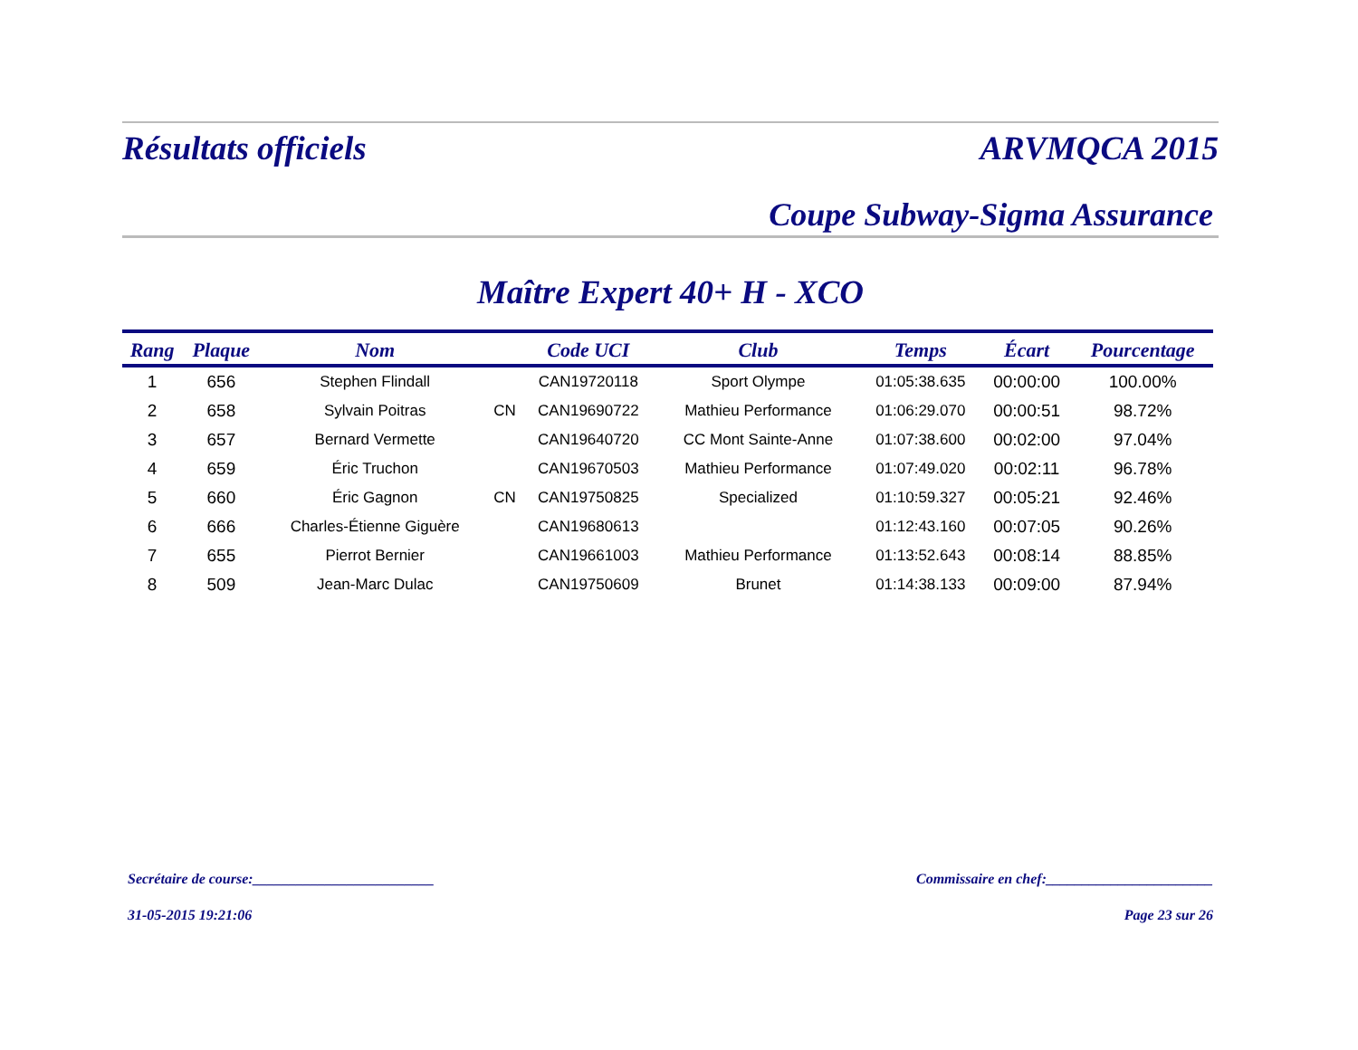Résultats officiels ARVMQCA 2015
Coupe Subway-Sigma Assurance
Maître Expert 40+ H - XCO
| Rang | Plaque | Nom | | Code UCI | Club | Temps | Écart | Pourcentage |
| --- | --- | --- | --- | --- | --- | --- | --- | --- |
| 1 | 656 | Stephen Flindall | | CAN19720118 | Sport Olympe | 01:05:38.635 | 00:00:00 | 100.00% |
| 2 | 658 | Sylvain Poitras | CN | CAN19690722 | Mathieu Performance | 01:06:29.070 | 00:00:51 | 98.72% |
| 3 | 657 | Bernard Vermette | | CAN19640720 | CC Mont Sainte-Anne | 01:07:38.600 | 00:02:00 | 97.04% |
| 4 | 659 | Éric Truchon | | CAN19670503 | Mathieu Performance | 01:07:49.020 | 00:02:11 | 96.78% |
| 5 | 660 | Éric Gagnon | CN | CAN19750825 | Specialized | 01:10:59.327 | 00:05:21 | 92.46% |
| 6 | 666 | Charles-Étienne Giguère | | CAN19680613 | | 01:12:43.160 | 00:07:05 | 90.26% |
| 7 | 655 | Pierrot Bernier | | CAN19661003 | Mathieu Performance | 01:13:52.643 | 00:08:14 | 88.85% |
| 8 | 509 | Jean-Marc Dulac | | CAN19750609 | Brunet | 01:14:38.133 | 00:09:00 | 87.94% |
Secrétaire de course:_________________________ Commissaire en chef:_______________________
31-05-2015 19:21:06 Page 23 sur 26